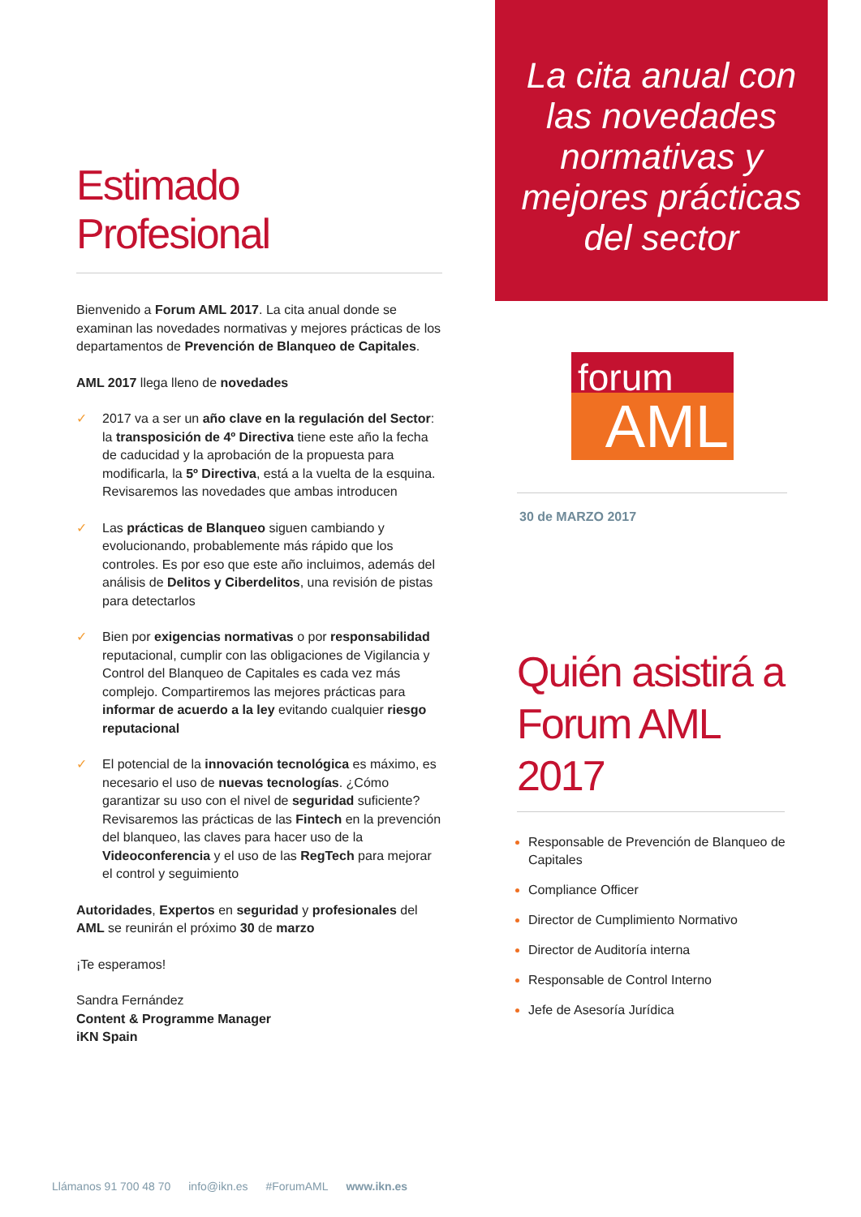Estimado Profesional
Bienvenido a Forum AML 2017. La cita anual donde se examinan las novedades normativas y mejores prácticas de los departamentos de Prevención de Blanqueo de Capitales.
AML 2017 llega lleno de novedades
✓ 2017 va a ser un año clave en la regulación del Sector: la transposición de 4º Directiva tiene este año la fecha de caducidad y la aprobación de la propuesta para modificarla, la 5º Directiva, está a la vuelta de la esquina. Revisaremos las novedades que ambas introducen
✓ Las prácticas de Blanqueo siguen cambiando y evolucionando, probablemente más rápido que los controles. Es por eso que este año incluimos, además del análisis de Delitos y Ciberdelitos, una revisión de pistas para detectarlos
✓ Bien por exigencias normativas o por responsabilidad reputacional, cumplir con las obligaciones de Vigilancia y Control del Blanqueo de Capitales es cada vez más complejo. Compartiremos las mejores prácticas para informar de acuerdo a la ley evitando cualquier riesgo reputacional
✓ El potencial de la innovación tecnológica es máximo, es necesario el uso de nuevas tecnologías. ¿Cómo garantizar su uso con el nivel de seguridad suficiente? Revisaremos las prácticas de las Fintech en la prevención del blanqueo, las claves para hacer uso de la Videoconferencia y el uso de las RegTech para mejorar el control y seguimiento
Autoridades, Expertos en seguridad y profesionales del AML se reunirán el próximo 30 de marzo
¡Te esperamos!
Sandra Fernández
Content & Programme Manager
iKN Spain
La cita anual con
las novedades
normativas y
mejores prácticas
del sector
forum
AML
30 de MARZO 2017
Quién asistirá a Forum AML 2017
Responsable de Prevención de Blanqueo de Capitales
Compliance Officer
Director de Cumplimiento Normativo
Director de Auditoría interna
Responsable de Control Interno
Jefe de Asesoría Jurídica
Llámanos 91 700 48 70 info@ikn.es #ForumAML www.ikn.es